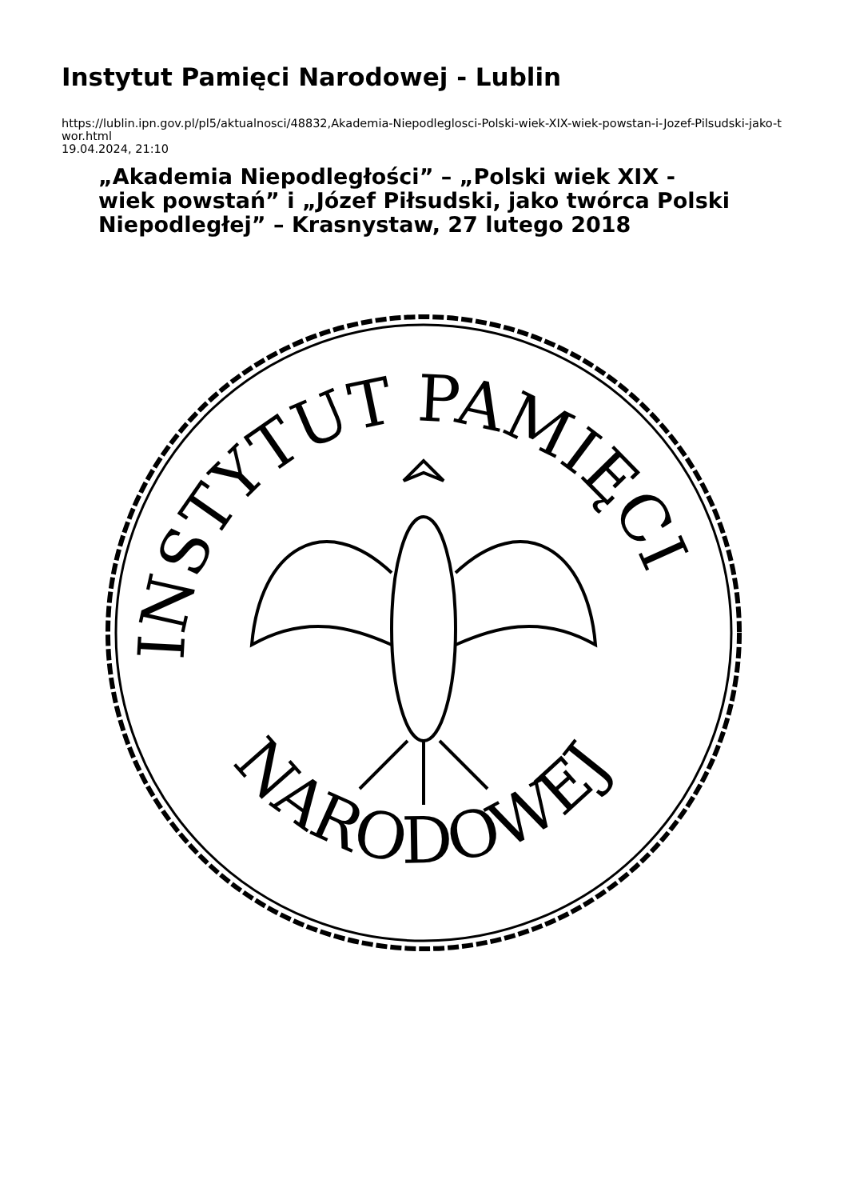Instytut Pamięci Narodowej - Lublin
https://lublin.ipn.gov.pl/pl5/aktualnosci/48832,Akademia-Niepodleglosci-Polski-wiek-XIX-wiek-powstan-i-Jozef-Pilsudski-jako-twor.html
19.04.2024, 21:10
„Akademia Niepodległości” – „Polski wiek XIX - wiek powstań” i „Józef Piłsudski, jako twórca Polski Niepodległej” – Krasnystaw, 27 lutego 2018
INSTYTUT PAMIĘCI
NARODOWEJ